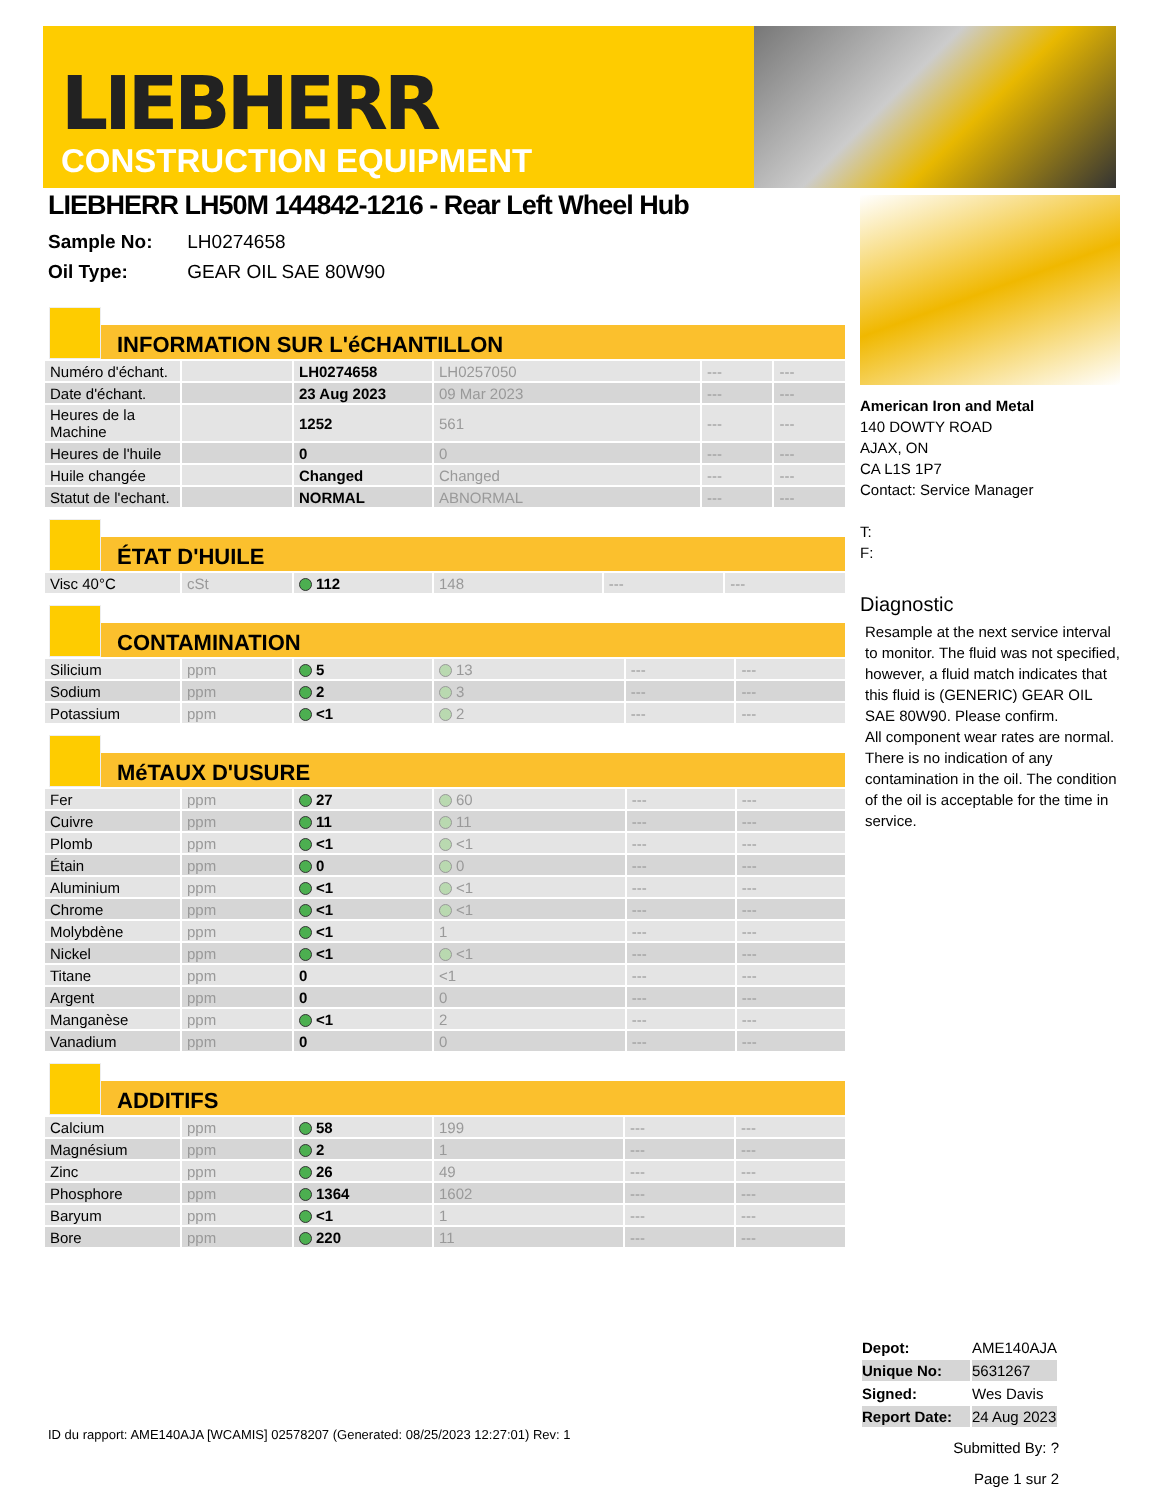LIEBHERR
CONSTRUCTION EQUIPMENT
LIEBHERR LH50M 144842-1216 - Rear Left Wheel Hub
Sample No: LH0274658
Oil Type: GEAR OIL SAE 80W90
INFORMATION SUR L'éCHANTILLON
| Numéro d'échant. | | LH0274658 | LH0257050 | --- | --- |
| Date d'échant. | | 23 Aug 2023 | 09 Mar 2023 | --- | --- |
| Heures de la Machine | | 1252 | 561 | --- | --- |
| Heures de l'huile | | 0 | 0 | --- | --- |
| Huile changée | | Changed | Changed | --- | --- |
| Statut de l'echant. | | NORMAL | ABNORMAL | --- | --- |
ÉTAT D'HUILE
| Visc 40°C | cSt | 112 | 148 | --- | --- |
CONTAMINATION
| Silicium | ppm | 5 | 13 | --- | --- |
| Sodium | ppm | 2 | 3 | --- | --- |
| Potassium | ppm | <1 | 2 | --- | --- |
MéTAUX D'USURE
| Fer | ppm | 27 | 60 | --- | --- |
| Cuivre | ppm | 11 | 11 | --- | --- |
| Plomb | ppm | <1 | <1 | --- | --- |
| Étain | ppm | 0 | 0 | --- | --- |
| Aluminium | ppm | <1 | <1 | --- | --- |
| Chrome | ppm | <1 | <1 | --- | --- |
| Molybdène | ppm | <1 | 1 | --- | --- |
| Nickel | ppm | <1 | <1 | --- | --- |
| Titane | ppm | 0 | <1 | --- | --- |
| Argent | ppm | 0 | 0 | --- | --- |
| Manganèse | ppm | <1 | 2 | --- | --- |
| Vanadium | ppm | 0 | 0 | --- | --- |
ADDITIFS
| Calcium | ppm | 58 | 199 | --- | --- |
| Magnésium | ppm | 2 | 1 | --- | --- |
| Zinc | ppm | 26 | 49 | --- | --- |
| Phosphore | ppm | 1364 | 1602 | --- | --- |
| Baryum | ppm | <1 | 1 | --- | --- |
| Bore | ppm | 220 | 11 | --- | --- |
American Iron and Metal
140 DOWTY ROAD
AJAX, ON
CA L1S 1P7
Contact: Service Manager
T:
F:
Diagnostic
Resample at the next service interval to monitor. The fluid was not specified, however, a fluid match indicates that this fluid is (GENERIC) GEAR OIL SAE 80W90. Please confirm.
All component wear rates are normal. There is no indication of any contamination in the oil. The condition of the oil is acceptable for the time in service.
| Depot: | AME140AJA |
| Unique No: | 5631267 |
| Signed: | Wes Davis |
| Report Date: | 24 Aug 2023 |
Submitted By: ?
Page 1 sur 2
ID du rapport: AME140AJA [WCAMIS] 02578207 (Generated: 08/25/2023 12:27:01) Rev: 1